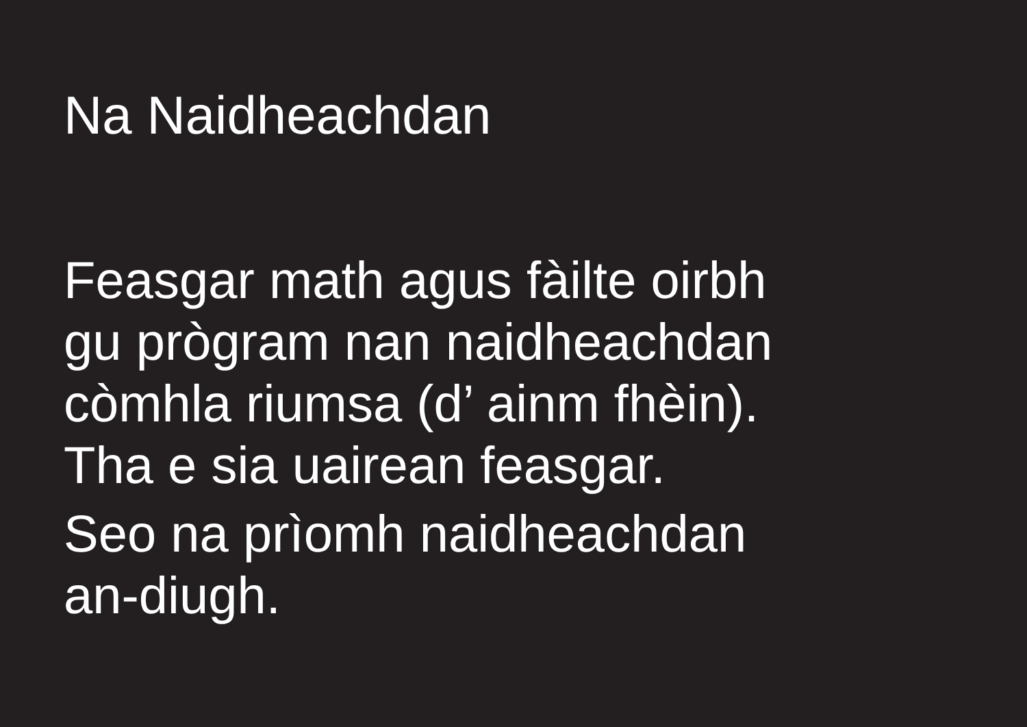Na Naidheachdan
Feasgar math agus fàilte oirbh
gu prògram nan naidheachdan
còmhla riumsa (d’ ainm fhèin).
Tha e sia uairean feasgar.
Seo na prìomh naidheachdan
an-diugh.